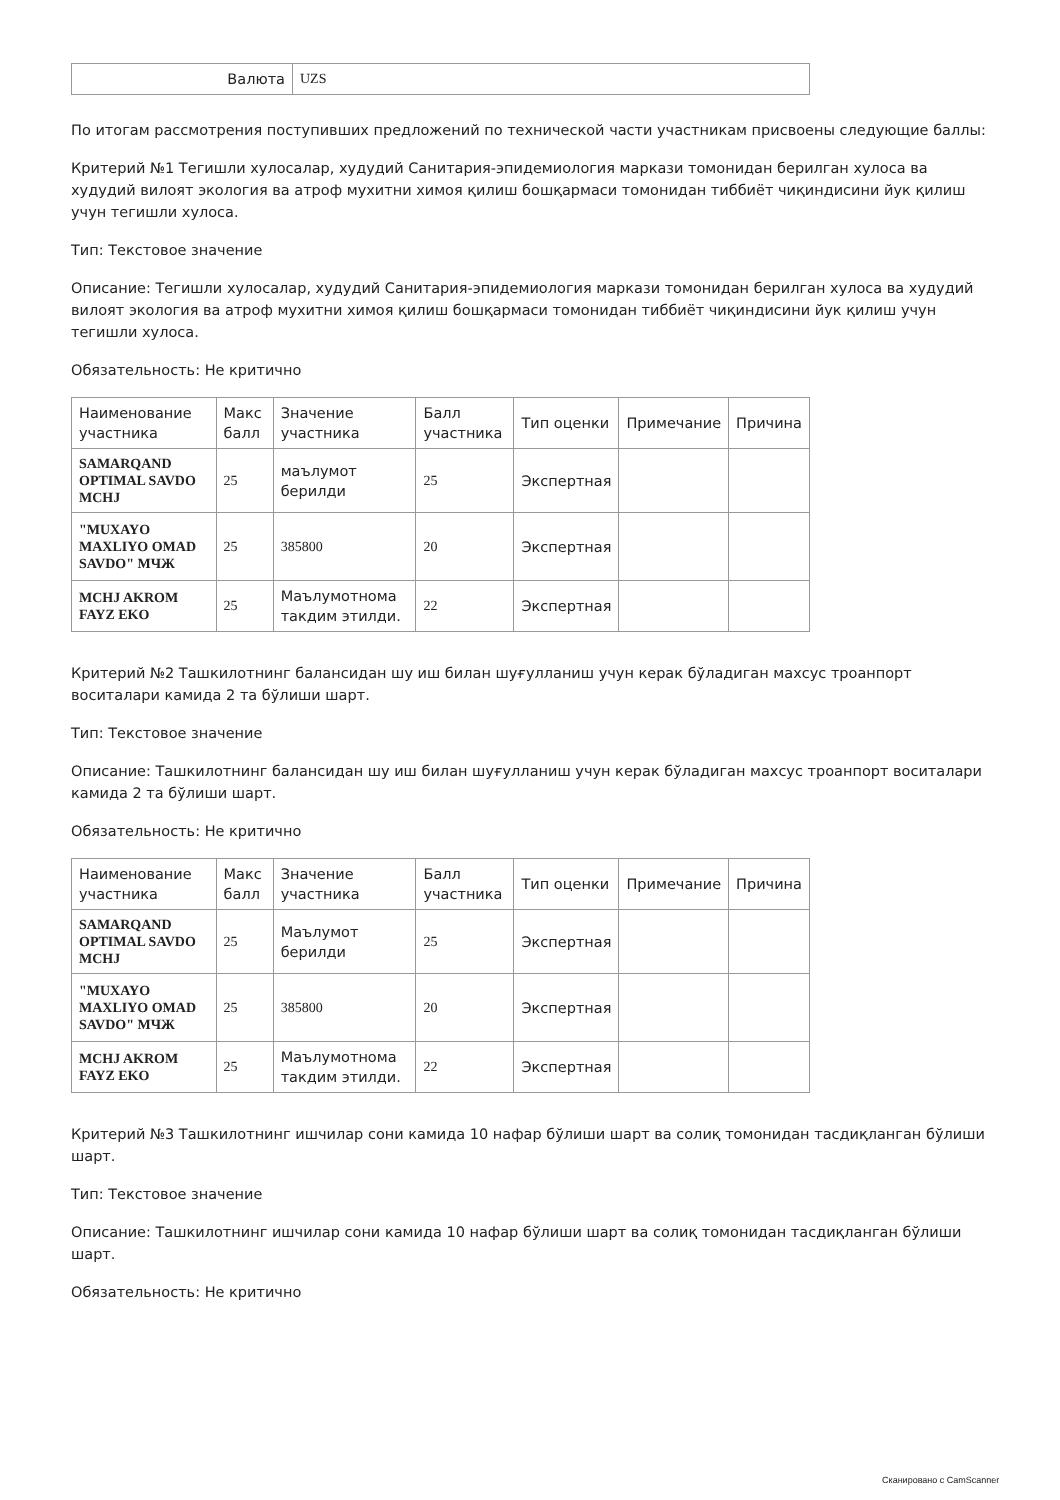| Валюта | UZS |
По итогам рассмотрения поступивших предложений по технической части участникам присвоены следующие баллы:
Критерий №1 Тегишли хулосалар, худудий Санитария-эпидемиология маркази томонидан берилган хулоса ва худудий вилоят экология ва атроф мухитни химоя қилиш бошқармаси томонидан тиббиёт чиқиндисини йук қилиш учун тегишли хулоса.
Тип: Текстовое значение
Описание: Тегишли хулосалар, худудий Санитария-эпидемиология маркази томонидан берилган хулоса ва худудий вилоят экология ва атроф мухитни химоя қилиш бошқармаси томонидан тиббиёт чиқиндисини йук қилиш учун тегишли хулоса.
Обязательность: Не критично
| Наименование участника | Макс балл | Значение участника | Балл участника | Тип оценки | Примечание | Причина |
| --- | --- | --- | --- | --- | --- | --- |
| SAMARQAND OPTIMAL SAVDO MCHJ | 25 | маълумот берилди | 25 | Экспертная | | |
| "MUXAYO MAXLIYO OMAD SAVDO" МЧЖ | 25 | 385800 | 20 | Экспертная | | |
| MCHJ AKROM FAYZ EKO | 25 | Маълумотнома такдим этилди. | 22 | Экспертная | | |
Критерий №2 Ташкилотнинг балансидан шу иш билан шуғулланиш учун керак бўладиган махсус троанпорт воситалари камида 2 та бўлиши шарт.
Тип: Текстовое значение
Описание: Ташкилотнинг балансидан шу иш билан шуғулланиш учун керак бўладиган махсус троанпорт воситалари камида 2 та бўлиши шарт.
Обязательность: Не критично
| Наименование участника | Макс балл | Значение участника | Балл участника | Тип оценки | Примечание | Причина |
| --- | --- | --- | --- | --- | --- | --- |
| SAMARQAND OPTIMAL SAVDO MCHJ | 25 | Маълумот берилди | 25 | Экспертная | | |
| "MUXAYO MAXLIYO OMAD SAVDO" МЧЖ | 25 | 385800 | 20 | Экспертная | | |
| MCHJ AKROM FAYZ EKO | 25 | Маълумотнома такдим этилди. | 22 | Экспертная | | |
Критерий №3 Ташкилотнинг ишчилар сони камида 10 нафар бўлиши шарт ва солиқ томонидан тасдиқланган бўлиши шарт.
Тип: Текстовое значение
Описание: Ташкилотнинг ишчилар сони камида 10 нафар бўлиши шарт ва солиқ томонидан тасдиқланган бўлиши шарт.
Обязательность: Не критично
Сканировано с CamScanner